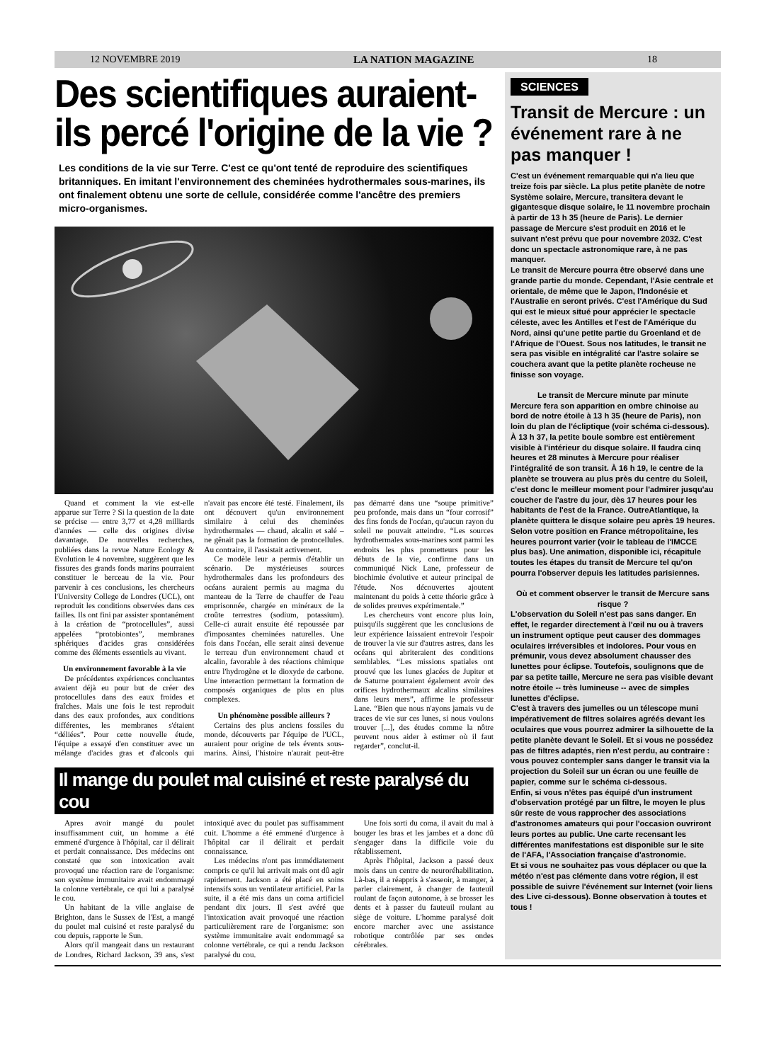12 NOVEMBRE 2019 LA NATION MAGAZINE 18
Des scientifiques auraient-ils percé l'origine de la vie ?
Les conditions de la vie sur Terre. C'est ce qu'ont tenté de reproduire des scientifiques britanniques. En imitant l'environnement des cheminées hydrothermales sous-marines, ils ont finalement obtenu une sorte de cellule, considérée comme l'ancêtre des premiers micro-organismes.
Quand et comment la vie est-elle apparue sur Terre ? Si la question de la date se précise — entre 3,77 et 4,28 milliards d'années — celle des origines divise davantage. De nouvelles recherches, publiées dans la revue Nature Ecology & Evolution le 4 novembre, suggèrent que les fissures des grands fonds marins pourraient constituer le berceau de la vie. Pour parvenir à ces conclusions, les chercheurs l'University College de Londres (UCL), ont reproduit les conditions observées dans ces failles. Ils ont fini par assister spontanément à la création de “protocellules”, aussi appelées “protobiontes”, membranes sphériques d'acides gras considérées comme des éléments essentiels au vivant.
Un environnement favorable à la vie
De précédentes expériences concluantes avaient déjà eu pour but de créer des protocellules dans des eaux froides et fraîches. Mais une fois le test reproduit dans des eaux profondes, aux conditions différentes, les membranes s'étaient “déliées”. Pour cette nouvelle étude, l'équipe a essayé d'en constituer avec un mélange d'acides gras et d'alcools qui n'avait pas encore été testé. Finalement, ils ont découvert qu'un environnement similaire à celui des cheminées hydrothermales — chaud, alcalin et salé – ne gênait pas la formation de protocellules. Au contraire, il l'assistait activement.
Ce modèle leur a permis d'établir un scénario. De mystérieuses sources hydrothermales dans les profondeurs des océans auraient permis au magma du manteau de la Terre de chauffer de l'eau emprisonnée, chargée en minéraux de la croûte terrestres (sodium, potassium). Celle-ci aurait ensuite été repoussée par d'imposantes cheminées naturelles. Une fois dans l'océan, elle serait ainsi devenue le terreau d'un environnement chaud et alcalin, favorable à des réactions chimique entre l'hydrogène et le dioxyde de carbone. Une interaction permettant la formation de composés organiques de plus en plus complexes.
Un phénomène possible ailleurs ?
Certains des plus anciens fossiles du monde, découverts par l'équipe de l'UCL, auraient pour origine de tels évents sous-marins. Ainsi, l'histoire n'aurait peut-être pas démarré dans une “soupe primitive” peu profonde, mais dans un “four corrosif” des fins fonds de l'océan, qu'aucun rayon du soleil ne pouvait atteindre. “Les sources hydrothermales sous-marines sont parmi les endroits les plus prometteurs pour les débuts de la vie, confirme dans un communiqué Nick Lane, professeur de biochimie évolutive et auteur principal de l'étude. Nos découvertes ajoutent maintenant du poids à cette théorie grâce à de solides preuves expérimentale.”
Les chercheurs vont encore plus loin, puisqu'ils suggèrent que les conclusions de leur expérience laissaient entrevoir l'espoir de trouver la vie sur d'autres astres, dans les océans qui abriteraient des conditions semblables. “Les missions spatiales ont prouvé que les lunes glacées de Jupiter et de Saturne pourraient également avoir des orifices hydrothermaux alcalins similaires dans leurs mers”, affirme le professeur Lane. “Bien que nous n'ayons jamais vu de traces de vie sur ces lunes, si nous voulons trouver [...], des études comme la nôtre peuvent nous aider à estimer où il faut regarder”, conclut-il.
Il mange du poulet mal cuisiné et reste paralysé du cou
Apres avoir mangé du poulet insuffisamment cuit, un homme a été emmené d'urgence à l'hôpital, car il délirait et perdait connaissance. Des médecins ont constaté que son intoxication avait provoqué une réaction rare de l'organisme: son système immunitaire avait endommagé la colonne vertébrale, ce qui lui a paralysé le cou.
Un habitant de la ville anglaise de Brighton, dans le Sussex de l'Est, a mangé du poulet mal cuisiné et reste paralysé du cou depuis, rapporte le Sun.
Alors qu'il mangeait dans un restaurant de Londres, Richard Jackson, 39 ans, s'est intoxiqué avec du poulet pas suffisamment cuit. L'homme a été emmené d'urgence à l'hôpital car il délirait et perdait connaissance.
Les médecins n'ont pas immédiatement compris ce qu'il lui arrivait mais ont dû agir rapidement. Jackson a été placé en soins intensifs sous un ventilateur artificiel. Par la suite, il a été mis dans un coma artificiel pendant dix jours. Il s'est avéré que l'intoxication avait provoqué une réaction particulièrement rare de l'organisme: son système immunitaire avait endommagé sa colonne vertébrale, ce qui a rendu Jackson paralysé du cou.
Une fois sorti du coma, il avait du mal à bouger les bras et les jambes et a donc dû s'engager dans la difficile voie du rétablissement.
Après l'hôpital, Jackson a passé deux mois dans un centre de neuroréhabilitation. Là-bas, il a réappris à s'asseoir, à manger, à parler clairement, à changer de fauteuil roulant de façon autonome, à se brosser les dents et à passer du fauteuil roulant au siège de voiture. L'homme paralysé doit encore marcher avec une assistance robotique contrôlée par ses ondes cérébrales.
SCIENCES
Transit de Mercure : un événement rare à ne pas manquer !
C'est un événement remarquable qui n'a lieu que treize fois par siècle. La plus petite planète de notre Système solaire, Mercure, transitera devant le gigantesque disque solaire, le 11 novembre prochain à partir de 13 h 35 (heure de Paris). Le dernier passage de Mercure s'est produit en 2016 et le suivant n'est prévu que pour novembre 2032. C'est donc un spectacle astronomique rare, à ne pas manquer.
Le transit de Mercure pourra être observé dans une grande partie du monde. Cependant, l'Asie centrale et orientale, de même que le Japon, l'Indonésie et l'Australie en seront privés. C'est l'Amérique du Sud qui est le mieux situé pour apprécier le spectacle céleste, avec les Antilles et l'est de l'Amérique du Nord, ainsi qu'une petite partie du Groenland et de l'Afrique de l'Ouest. Sous nos latitudes, le transit ne sera pas visible en intégralité car l'astre solaire se couchera avant que la petite planète rocheuse ne finisse son voyage.
Le transit de Mercure minute par minute
Mercure fera son apparition en ombre chinoise au bord de notre étoile à 13 h 35 (heure de Paris), non loin du plan de l'écliptique (voir schéma ci-dessous). À 13 h 37, la petite boule sombre est entièrement visible à l'intérieur du disque solaire. Il faudra cinq heures et 28 minutes à Mercure pour réaliser l'intégralité de son transit. À 16 h 19, le centre de la planète se trouvera au plus près du centre du Soleil, c'est donc le meilleur moment pour l'admirer jusqu'au coucher de l'astre du jour, dès 17 heures pour les habitants de l'est de la France. OutreAtlantique, la planète quittera le disque solaire peu après 19 heures. Selon votre position en France métropolitaine, les heures pourront varier (voir le tableau de l'IMCCE plus bas). Une animation, disponible ici, récapitule toutes les étapes du transit de Mercure tel qu'on pourra l'observer depuis les latitudes parisiennes.
Où et comment observer le transit de Mercure sans risque ?
L'observation du Soleil n'est pas sans danger. En effet, le regarder directement à l'œil nu ou à travers un instrument optique peut causer des dommages oculaires irréversibles et indolores. Pour vous en prémunir, vous devez absolument chausser des lunettes pour éclipse. Toutefois, soulignons que de par sa petite taille, Mercure ne sera pas visible devant notre étoile -- très lumineuse -- avec de simples lunettes d'éclipse.
C'est à travers des jumelles ou un télescope muni impérativement de filtres solaires agréés devant les oculaires que vous pourrez admirer la silhouette de la petite planète devant le Soleil. Et si vous ne possédez pas de filtres adaptés, rien n'est perdu, au contraire : vous pouvez contempler sans danger le transit via la projection du Soleil sur un écran ou une feuille de papier, comme sur le schéma ci-dessous.
Enfin, si vous n'êtes pas équipé d'un instrument d'observation protégé par un filtre, le moyen le plus sûr reste de vous rapprocher des associations d'astronomes amateurs qui pour l'occasion ouvriront leurs portes au public. Une carte recensant les différentes manifestations est disponible sur le site de l'AFA, l'Association française d'astronomie.
Et si vous ne souhaitez pas vous déplacer ou que la météo n'est pas clémente dans votre région, il est possible de suivre l'événement sur Internet (voir liens des Live ci-dessous). Bonne observation à toutes et tous !